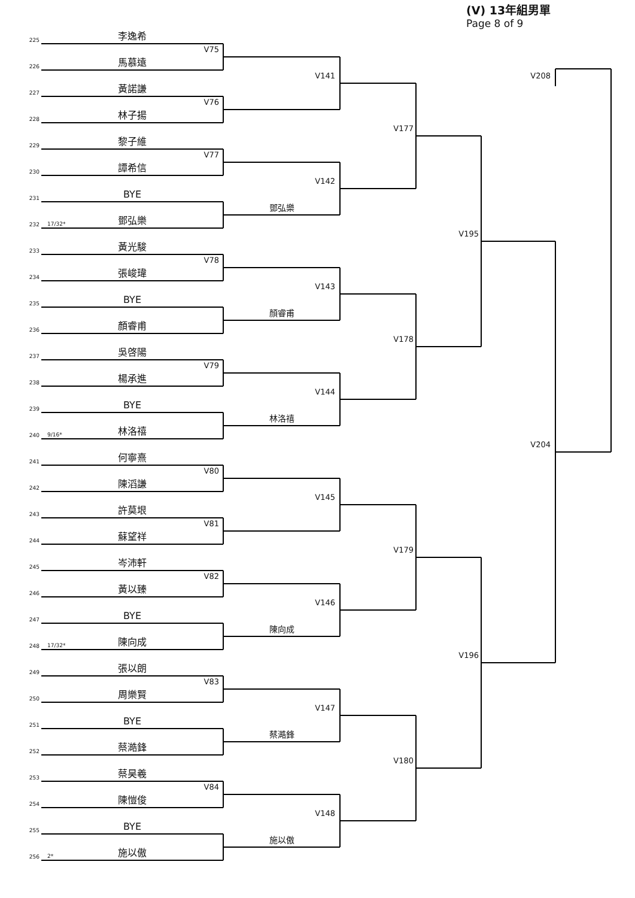(V) 13年組男單
Page 8 of 9
225
李逸希
V75
226
馬慕遠
V208
V141
227
黃諾謙
V76
228
林子揚
V177
229
黎子維
V77
230
譚希信
V142
231
BYE
鄧弘樂
232
17/32*
鄧弘樂
V195
233
黃光駿
V78
234
張峻瑋
V143
235
BYE
顏睿甫
236
顏睿甫
V178
237
吳啓陽
V79
238
楊承進
V144
239
BYE
林洛禧
240
9/16*
林洛禧
V204
241
何寧熹
V80
242
陳滔謙
V145
243
許莫垠
V81
244
蘇望祥
V179
245
岑沛軒
V82
246
黃以臻
V146
247
BYE
陳向成
248
17/32*
陳向成
V196
249
張以朗
V83
250
周樂賢
V147
251
BYE
蔡澔鋒
252
蔡澔鋒
V180
253
蔡昊羲
V84
254
陳愷俊
V148
255
BYE
施以傲
256
2*
施以傲